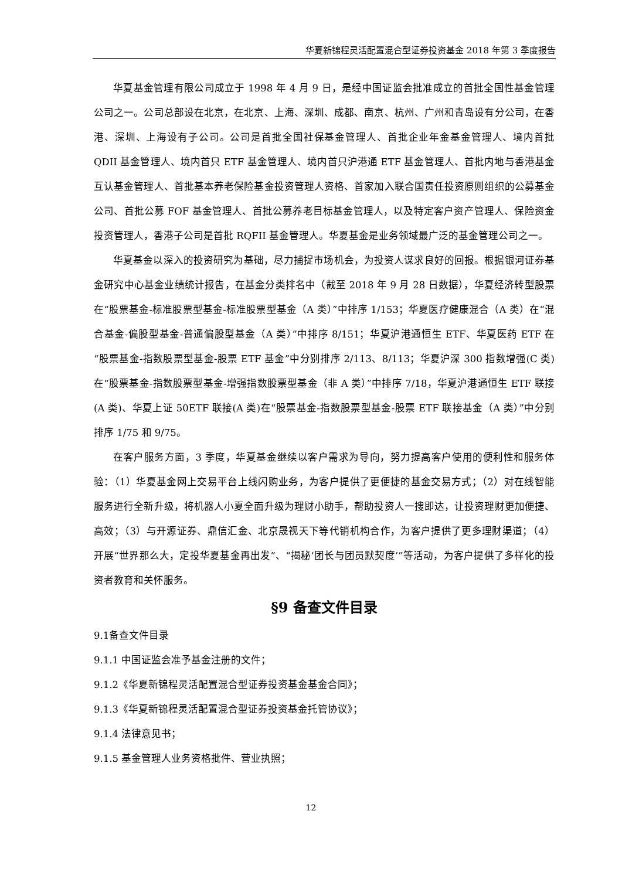华夏新锦程灵活配置混合型证券投资基金 2018 年第 3 季度报告
华夏基金管理有限公司成立于 1998 年 4 月 9 日，是经中国证监会批准成立的首批全国性基金管理公司之一。公司总部设在北京，在北京、上海、深圳、成都、南京、杭州、广州和青岛设有分公司，在香港、深圳、上海设有子公司。公司是首批全国社保基金管理人、首批企业年金基金管理人、境内首批 QDII 基金管理人、境内首只 ETF 基金管理人、境内首只沪港通 ETF 基金管理人、首批内地与香港基金互认基金管理人、首批基本养老保险基金投资管理人资格、首家加入联合国责任投资原则组织的公募基金公司、首批公募 FOF 基金管理人、首批公募养老目标基金管理人，以及特定客户资产管理人、保险资金投资管理人，香港子公司是首批 RQFII 基金管理人。华夏基金是业务领域最广泛的基金管理公司之一。
华夏基金以深入的投资研究为基础，尽力捕捉市场机会，为投资人谋求良好的回报。根据银河证券基金研究中心基金业绩统计报告，在基金分类排名中（截至 2018 年 9 月 28 日数据），华夏经济转型股票在“股票基金-标准股票型基金-标准股票型基金（A 类）”中排序 1/153；华夏医疗健康混合（A 类）在“混合基金-偏股型基金-普通偏股型基金（A 类）”中排序 8/151；华夏沪港通恒生 ETF、华夏医药 ETF 在“股票基金-指数股票型基金-股票 ETF 基金”中分别排序 2/113、8/113；华夏沪深 300 指数增强(C 类)在“股票基金-指数股票型基金-增强指数股票型基金（非 A 类）”中排序 7/18，华夏沪港通恒生 ETF 联接(A 类)、华夏上证 50ETF 联接(A 类)在“股票基金-指数股票型基金-股票 ETF 联接基金（A 类）”中分别排序 1/75 和 9/75。
在客户服务方面，3 季度，华夏基金继续以客户需求为导向，努力提高客户使用的便利性和服务体验：（1）华夏基金网上交易平台上线闪购业务，为客户提供了更便捷的基金交易方式；（2）对在线智能服务进行全新升级，将机器人小夏全面升级为理财小助手，帮助投资人一搜即达，让投资理财更加便捷、高效；（3）与开源证券、鼎信汇金、北京晟视天下等代销机构合作，为客户提供了更多理财渠道；（4）开展“世界那么大，定投华夏基金再出发”、“揭秘‘团长与团员默契度’”等活动，为客户提供了多样化的投资者教育和关怀服务。
§9 备查文件目录
9.1备查文件目录
9.1.1 中国证监会准予基金注册的文件；
9.1.2《华夏新锦程灵活配置混合型证券投资基金基金合同》；
9.1.3《华夏新锦程灵活配置混合型证券投资基金托管协议》；
9.1.4 法律意见书；
9.1.5 基金管理人业务资格批件、营业执照；
12